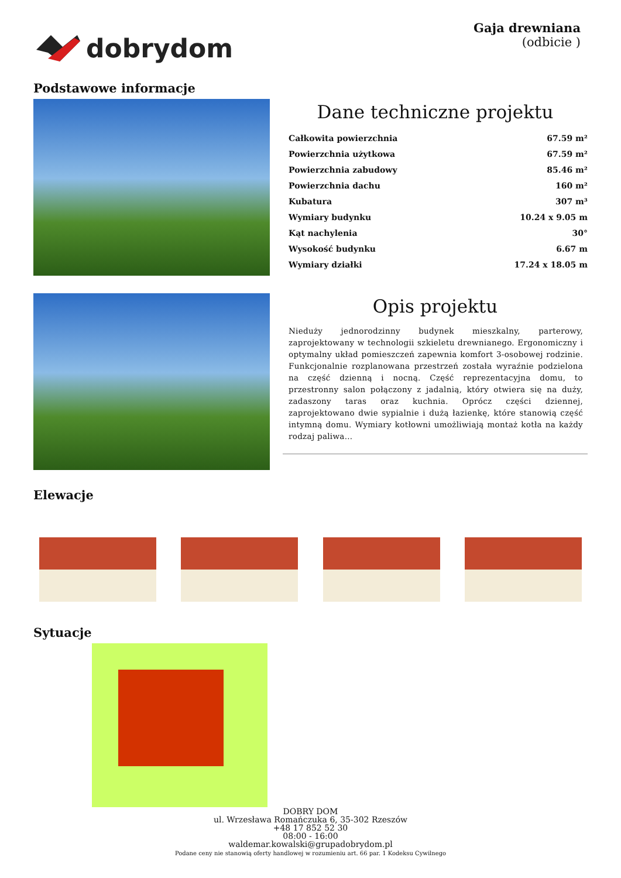dobrydom
Gaja drewniana
(odbicie )
Podstawowe informacje
Dane techniczne projektu
| Całkowita powierzchnia | 67.59 m² |
| Powierzchnia użytkowa | 67.59 m² |
| Powierzchnia zabudowy | 85.46 m² |
| Powierzchnia dachu | 160 m² |
| Kubatura | 307 m³ |
| Wymiary budynku | 10.24 x 9.05 m |
| Kąt nachylenia | 30° |
| Wysokość budynku | 6.67 m |
| Wymiary działki | 17.24 x 18.05 m |
Opis projektu
Nieduży jednorodzinny budynek mieszkalny, parterowy, zaprojektowany w technologii szkieletu drewnianego. Ergonomiczny i optymalny układ pomieszczeń zapewnia komfort 3-osobowej rodzinie. Funkcjonalnie rozplanowana przestrzeń została wyraźnie podzielona na część dzienną i nocną. Część reprezentacyjna domu, to przestronny salon połączony z jadalnią, który otwiera się na duży, zadaszony taras oraz kuchnia. Oprócz części dziennej, zaprojektowano dwie sypialnie i dużą łazienkę, które stanowią część intymną domu. Wymiary kotłowni umożliwiają montaż kotła na każdy rodzaj paliwa...
Elewacje
Sytuacje
DOBRY DOM
ul. Wrzesława Romańczuka 6, 35-302 Rzeszów
+48 17 852 52 30
08:00 - 16:00
waldemar.kowalski@grupadobrydom.pl
Podane ceny nie stanowią oferty handlowej w rozumieniu art. 66 par. 1 Kodeksu Cywilnego